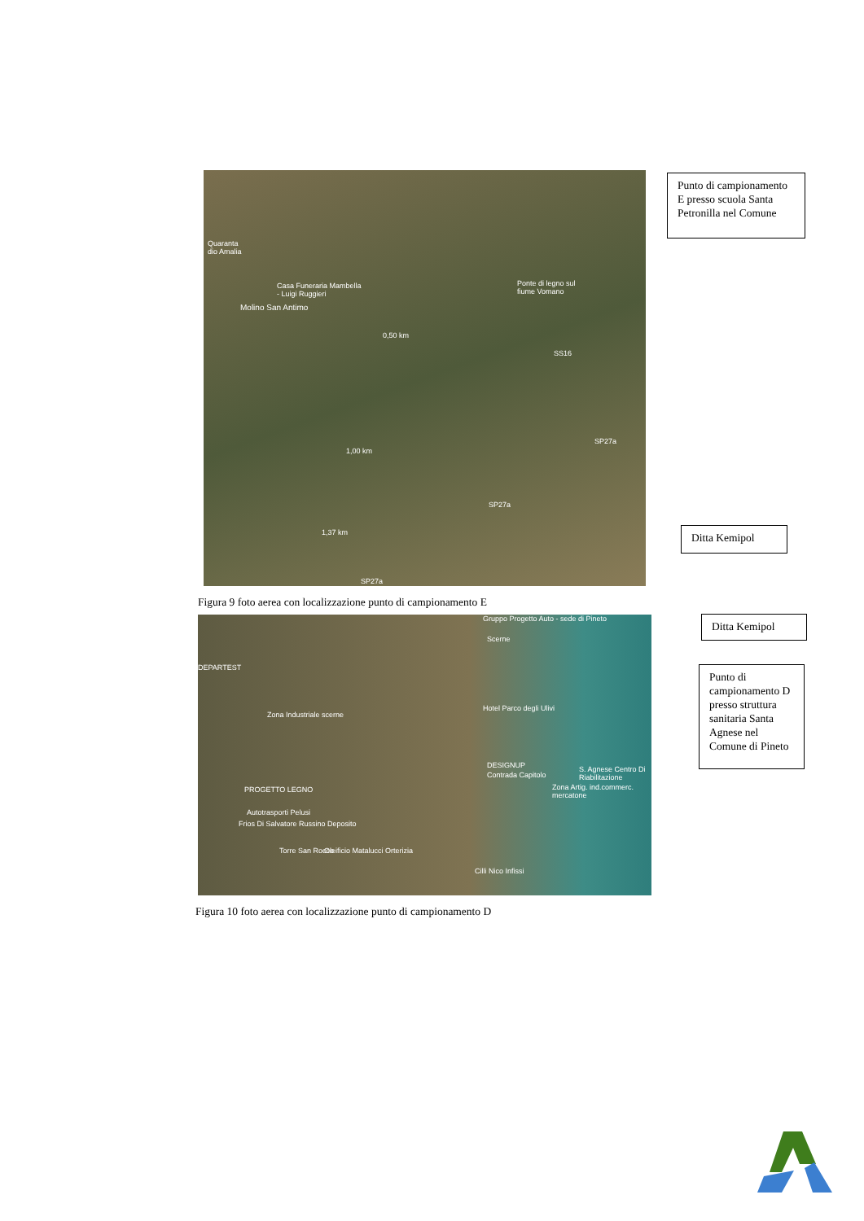Quaranta
dio Amalia
Casa Funeraria Mambella
- Luigi Ruggieri
Molino San Antimo
Ponte di legno sul
fiume Vomano
0,50 km
1,00 km
1,37 km
SS16
SP27a
SP27a
SP27a
Punto di campionamento E presso scuola Santa Petronilla nel Comune
Ditta Kemipol
Figura 9 foto aerea con localizzazione punto di campionamento E
Gruppo Progetto Auto - sede di Pineto
Scerne
DEPARTEST
Zona Industriale scerne
Hotel Parco degli Ulivi
DESIGNUP
Contrada Capitolo
S. Agnese Centro Di Riabilitazione
Zona Artig. ind.commerc. mercatone
PROGETTO LEGNO
Autotrasporti Pelusi
Frios Di Salvatore Russino Deposito
Torre San Rocco Oleificio Matalucci Orterizia
Cilli Nico Infissi
Ditta Kemipol
Punto di campionamento D presso struttura sanitaria Santa Agnese nel Comune di Pineto
Figura 10 foto aerea con localizzazione punto di campionamento D